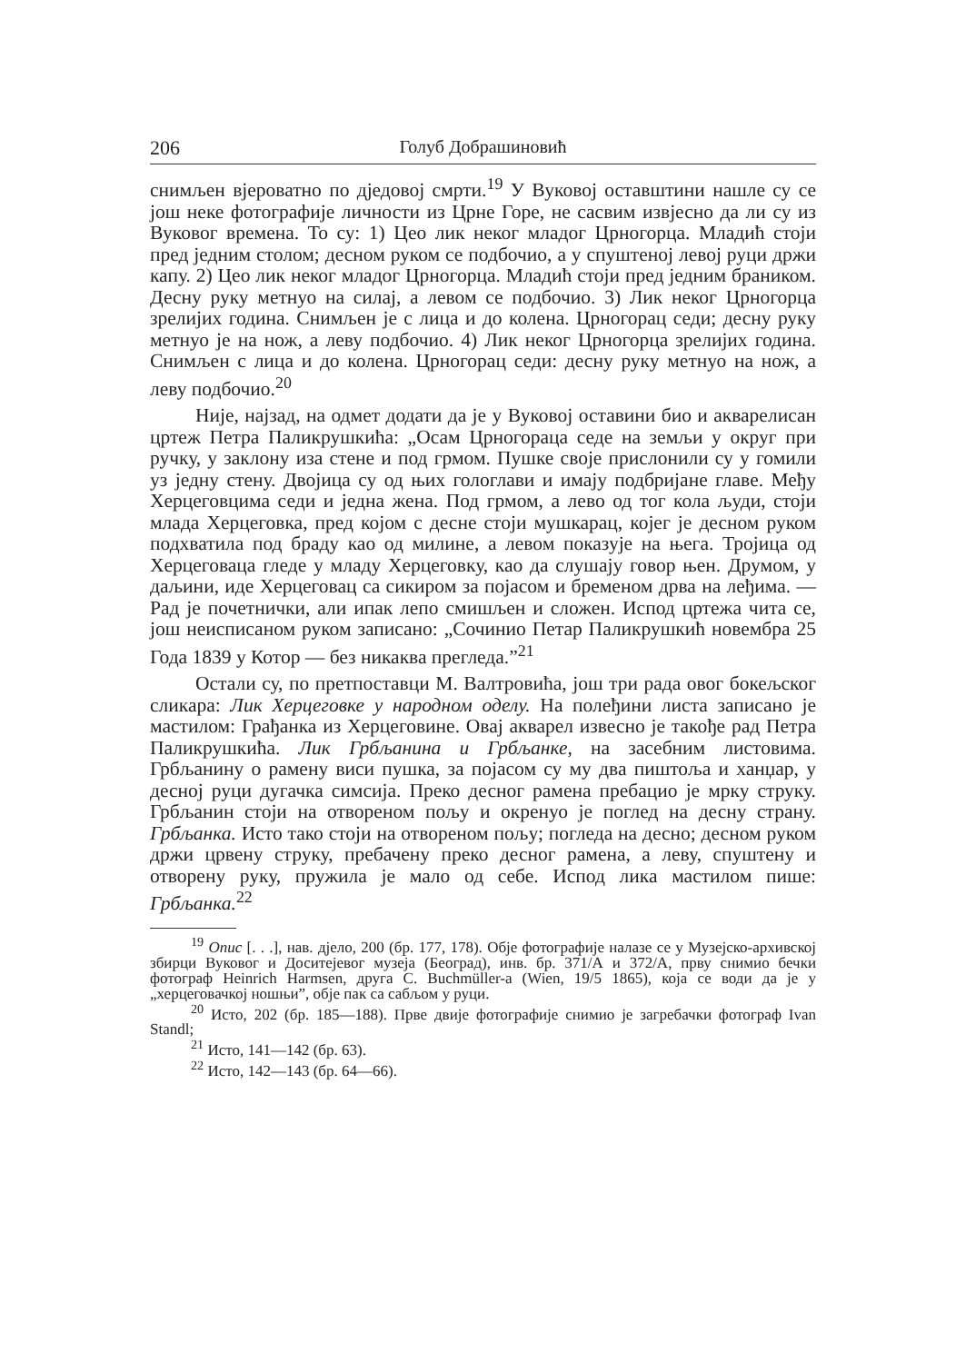206 Голуб Добрашиновић
снимљен вјероватно по дједовој смрти.<sup>19</sup> У Вуковој оставштини нашле су се још неке фотографије личности из Црне Горе, не сасвим извјесно да ли су из Вуковог времена. То су: 1) Цео лик неког младог Црногорца. Младић стоји пред једним столом; десном руком се подбочио, а у спуштеној левој руци држи капу. 2) Цео лик неког младог Црногорца. Младић стоји пред једним браником. Десну руку метнуо на силај, а левом се подбочио. 3) Лик неког Црногорца зрелијих година. Снимљен је с лица и до колена. Црногорац седи; десну руку метнуо је на нож, а леву подбочио. 4) Лик неког Црногорца зрелијих година. Снимљен с лица и до колена. Црногорац седи: десну руку метнуо на нож, а леву подбочио.<sup>20</sup>
Није, најзад, на одмет додати да је у Вуковој оставини био и акварелисан цртеж Петра Паликрушкића: „Осам Црногораца седе на земљи у округ при ручку, у заклону иза стене и под грмом. Пушке своје прислонили су у гомили уз једну стену. Двојица су од њих гологлави и имају подбријане главе. Међу Херцеговцима седи и једна жена. Под грмом, а лево од тог кола људи, стоји млада Херцеговка, пред којом с десне стоји мушкарац, којег је десном руком подхватила под браду као од милине, а левом показује на њега. Тројица од Херцеговаца гледе у младу Херцеговку, као да слушају говор њен. Друмом, у даљини, иде Херцеговац са сикиром за појасом и бременом дрва на леђима. — Рад је почетнички, али ипак лепо смишљен и сложен. Испод цртежа чита се, још неисписаном руком записано: „Сочинио Петар Паликрушкић новембра 25 Года 1839 у Котор — без никаква прегледа.”<sup>21</sup>
Остали су, по претпоставци М. Валтровића, још три рада овог бокељског сликара: Лик Херцеговке у народном оделу. На полеђини листа записано је мастилом: Грађанка из Херцеговине. Овај акварел извесно је такође рад Петра Паликрушкића. Лик Грбљанина и Грбљанке, на засебним листовима. Грбљанину о рамену виси пушка, за појасом су му два пиштоља и ханџар, у десној руци дугачка симсија. Преко десног рамена пребацио је мрку струку. Грбљанин стоји на отвореном пољу и окренуо је поглед на десну страну. Грбљанка. Исто тако стоји на отвореном пољу; погледа на десно; десном руком држи црвену струку, пребачену преко десног рамена, а леву, спуштену и отворену руку, пружила је мало од себе. Испод лика мастилом пише: Грбљанка.<sup>22</sup>
<sup>19</sup> Опис [. . .], нав. дјело, 200 (бр. 177, 178). Обје фотографије налазе се у Музејско-архивској збирци Вуковог и Доситејевог музеја (Београд), инв. бр. 371/А и 372/А, прву снимио бечки фотограф Heinrich Harmsen, друга C. Buchmüller-a (Wien, 19/5 1865), која се води да је у „херцеговачкој ношњи”, обје пак са сабљом у руци.
<sup>20</sup> Исто, 202 (бр. 185—188). Прве двије фотографије снимио је загребачки фотограф Ivan Standl;
<sup>21</sup> Исто, 141—142 (бр. 63).
<sup>22</sup> Исто, 142—143 (бр. 64—66).